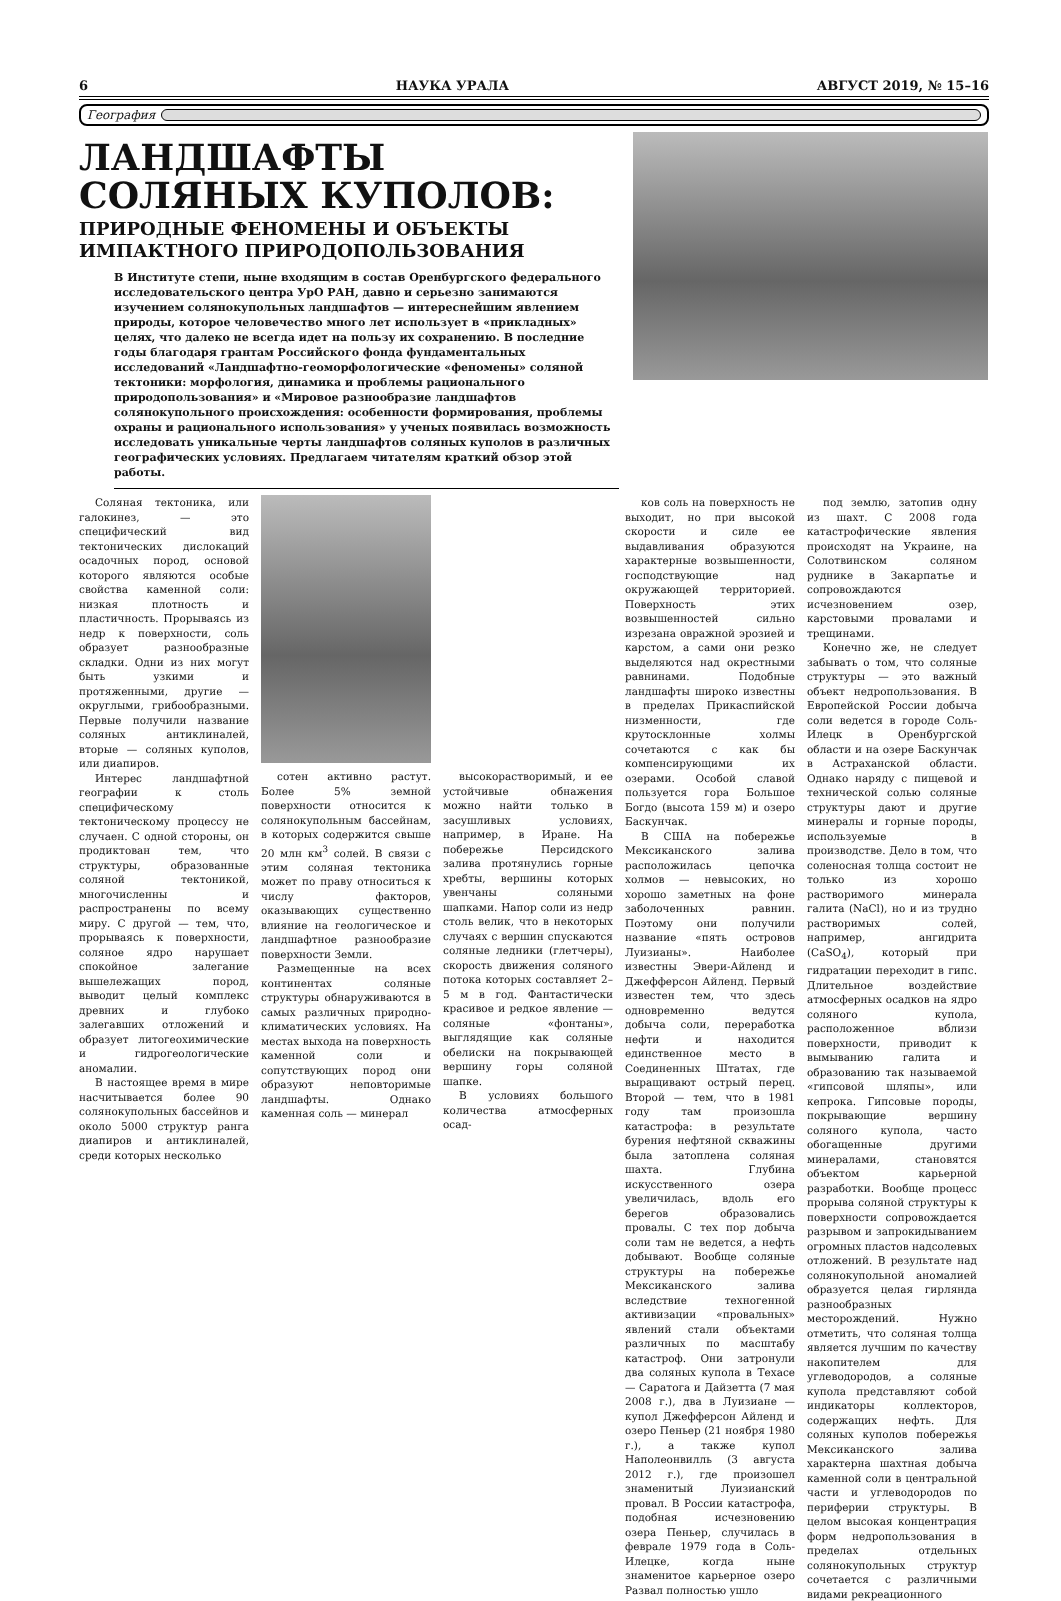6 НАУКА УРАЛА АВГУСТ 2019, № 15–16
География
ЛАНДШАФТЫ
СОЛЯНЫХ КУПОЛОВ:
ПРИРОДНЫЕ ФЕНОМЕНЫ И ОБЪЕКТЫ ИМПАКТНОГО ПРИРОДОПОЛЬЗОВАНИЯ
В Институте степи, ныне входящим в состав Оренбургского федерального исследовательского центра УрО РАН, давно и серьезно занимаются изучением солянокупольных ландшафтов — интереснейшим явлением природы, которое человечество много лет использует в «прикладных» целях, что далеко не всегда идет на пользу их сохранению. В последние годы благодаря грантам Российского фонда фундаментальных исследований «Ландшафтно-геоморфологические «феномены» соляной тектоники: морфология, динамика и проблемы рационального природопользования» и «Мировое разнообразие ландшафтов солянокупольного происхождения: особенности формирования, проблемы охраны и рационального использования» у ученых появилась возможность исследовать уникальные черты ландшафтов соляных куполов в различных географических условиях. Предлагаем читателям краткий обзор этой работы.
Соляная тектоника, или галокинез, — это специфический вид тектонических дислокаций осадочных пород, основой которого являются особые свойства каменной соли: низкая плотность и пластичность. Прорываясь из недр к поверхности, соль образует разнообразные складки. Одни из них могут быть узкими и протяженными, другие — округлыми, грибообразными. Первые получили название соляных антиклиналей, вторые — соляных куполов, или диапиров.
Интерес ландшафтной географии к столь специфическому тектоническому процессу не случаен. С одной стороны, он продиктован тем, что структуры, образованные соляной тектоникой, многочисленны и распространены по всему миру. С другой — тем, что, прорываясь к поверхности, соляное ядро нарушает спокойное залегание вышележащих пород, выводит целый комплекс древних и глубоко залегавших отложений и образует литогеохимические и гидрогеологические аномалии.
В настоящее время в мире насчитывается более 90 солянокупольных бассейнов и около 5000 структур ранга диапиров и антиклиналей, среди которых несколько
сотен активно растут. Более 5% земной поверхности относится к солянокупольным бассейнам, в которых содержится свыше 20 млн км<sup>3</sup> солей. В связи с этим соляная тектоника может по праву относиться к числу факторов, оказывающих существенно влияние на геологическое и ландшафтное разнообразие поверхности Земли.
Размещенные на всех континентах соляные структуры обнаруживаются в самых различных природно-климатических условиях. На местах выхода на поверхность каменной соли и сопутствующих пород они образуют неповторимые ландшафты. Однако каменная соль — минерал
высокорастворимый, и ее устойчивые обнажения можно найти только в засушливых условиях, например, в Иране. На побережье Персидского залива протянулись горные хребты, вершины которых увенчаны соляными шапками. Напор соли из недр столь велик, что в некоторых случаях с вершин спускаются соляные ледники (глетчеры), скорость движения соляного потока которых составляет 2–5 м в год. Фантастически красивое и редкое явление — соляные «фонтаны», выглядящие как соляные обелиски на покрывающей вершину горы соляной шапке.
В условиях большого количества атмосферных осад-
ков соль на поверхность не выходит, но при высокой скорости и силе ее выдавливания образуются характерные возвышенности, господствующие над окружающей территорией. Поверхность этих возвышенностей сильно изрезана овражной эрозией и карстом, а сами они резко выделяются над окрестными равнинами. Подобные ландшафты широко известны в пределах Прикаспийской низменности, где крутосклонные холмы сочетаются с как бы компенсирующими их озерами. Особой славой пользуется гора Большое Богдо (высота 159 м) и озеро Баскунчак.
В США на побережье Мексиканского залива расположилась цепочка холмов — невысоких, но хорошо заметных на фоне заболоченных равнин. Поэтому они получили название «пять островов Луизианы». Наиболее известны Эвери-Айленд и Джефферсон Айленд. Первый известен тем, что здесь одновременно ведутся добыча соли, переработка нефти и находится единственное место в Соединенных Штатах, где выращивают острый перец. Второй — тем, что в 1981 году там произошла катастрофа: в результате бурения нефтяной скважины была затоплена соляная шахта. Глубина искусственного озера увеличилась, вдоль его берегов образовались провалы. С тех пор добыча соли там не ведется, а нефть добывают. Вообще соляные структуры на побережье Мексиканского залива вследствие техногенной активизации «провальных» явлений стали объектами различных по масштабу катастроф. Они затронули два соляных купола в Техасе — Саратога и Дайзетта (7 мая 2008 г.), два в Луизиане — купол Джефферсон Айленд и озеро Пеньер (21 ноября 1980 г.), а также купол Наполеонвилль (3 августа 2012 г.), где произошел знаменитый Луизианский провал. В России катастрофа, подобная исчезновению озера Пеньер, случилась в феврале 1979 года в Соль-Илецке, когда ныне знаменитое карьерное озеро Развал полностью ушло
под землю, затопив одну из шахт. С 2008 года катастрофические явления происходят на Украине, на Солотвинском соляном руднике в Закарпатье и сопровождаются исчезновением озер, карстовыми провалами и трещинами.
Конечно же, не следует забывать о том, что соляные структуры — это важный объект недропользования. В Европейской России добыча соли ведется в городе Соль-Илецк в Оренбургской области и на озере Баскунчак в Астраханской области. Однако наряду с пищевой и технической солью соляные структуры дают и другие минералы и горные породы, используемые в производстве. Дело в том, что соленосная толща состоит не только из хорошо растворимого минерала галита (NaCl), но и из трудно растворимых солей, например, ангидрита (CaSO<sub>4</sub>), который при гидратации переходит в гипс. Длительное воздействие атмосферных осадков на ядро соляного купола, расположенное вблизи поверхности, приводит к вымыванию галита и образованию так называемой «гипсовой шляпы», или кепрока. Гипсовые породы, покрывающие вершину соляного купола, часто обогащенные другими минералами, становятся объектом карьерной разработки. Вообще процесс прорыва соляной структуры к поверхности сопровождается разрывом и запрокидыванием огромных пластов надсолевых отложений. В результате над солянокупольной аномалией образуется целая гирлянда разнообразных месторождений. Нужно отметить, что соляная толща является лучшим по качеству накопителем для углеводородов, а соляные купола представляют собой индикаторы коллекторов, содержащих нефть. Для соляных куполов побережья Мексиканского залива характерна шахтная добыча каменной соли в центральной части и углеводородов по периферии структуры. В целом высокая концентрация форм недропользования в пределах отдельных солянокупольных структур сочетается с различными видами рекреационного